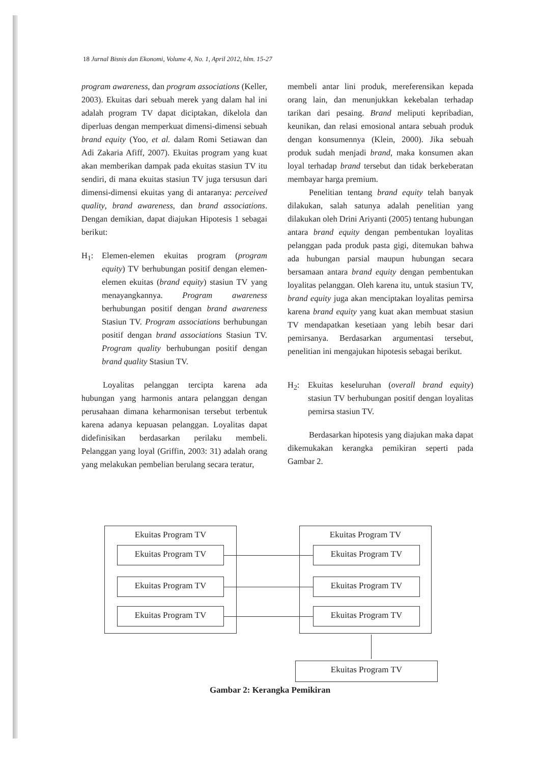18 Jurnal Bisnis dan Ekonomi, Volume 4, No. 1, April 2012, hlm. 15-27
program awareness, dan program associations (Keller, 2003). Ekuitas dari sebuah merek yang dalam hal ini adalah program TV dapat diciptakan, dikelola dan diperluas dengan memperkuat dimensi-dimensi sebuah brand equity (Yoo, et al. dalam Romi Setiawan dan Adi Zakaria Afiff, 2007). Ekuitas program yang kuat akan memberikan dampak pada ekuitas stasiun TV itu sendiri, di mana ekuitas stasiun TV juga tersusun dari dimensi-dimensi ekuitas yang di antaranya: perceived quality, brand awareness, dan brand associations. Dengan demikian, dapat diajukan Hipotesis 1 sebagai berikut:
H<sub>1</sub>: Elemen-elemen ekuitas program (program equity) TV berhubungan positif dengan elemen-elemen ekuitas (brand equity) stasiun TV yang menayangkannya. Program awareness berhubungan positif dengan brand awareness Stasiun TV. Program associations berhubungan positif dengan brand associations Stasiun TV. Program quality berhubungan positif dengan brand quality Stasiun TV.
Loyalitas pelanggan tercipta karena ada hubungan yang harmonis antara pelanggan dengan perusahaan dimana keharmonisan tersebut terbentuk karena adanya kepuasan pelanggan. Loyalitas dapat didefinisikan berdasarkan perilaku membeli. Pelanggan yang loyal (Griffin, 2003: 31) adalah orang yang melakukan pembelian berulang secara teratur,
membeli antar lini produk, mereferensikan kepada orang lain, dan menunjukkan kekebalan terhadap tarikan dari pesaing. Brand meliputi kepribadian, keunikan, dan relasi emosional antara sebuah produk dengan konsumennya (Klein, 2000). Jika sebuah produk sudah menjadi brand, maka konsumen akan loyal terhadap brand tersebut dan tidak berkeberatan membayar harga premium.
Penelitian tentang brand equity telah banyak dilakukan, salah satunya adalah penelitian yang dilakukan oleh Drini Ariyanti (2005) tentang hubungan antara brand equity dengan pembentukan loyalitas pelanggan pada produk pasta gigi, ditemukan bahwa ada hubungan parsial maupun hubungan secara bersamaan antara brand equity dengan pembentukan loyalitas pelanggan. Oleh karena itu, untuk stasiun TV, brand equity juga akan menciptakan loyalitas pemirsa karena brand equity yang kuat akan membuat stasiun TV mendapatkan kesetiaan yang lebih besar dari pemirsanya. Berdasarkan argumentasi tersebut, penelitian ini mengajukan hipotesis sebagai berikut.
H<sub>2</sub>: Ekuitas keseluruhan (overall brand equity) stasiun TV berhubungan positif dengan loyalitas pemirsa stasiun TV.
Berdasarkan hipotesis yang diajukan maka dapat dikemukakan kerangka pemikiran seperti pada Gambar 2.
Ekuitas Program TV
Ekuitas Program TV
Ekuitas Program TV
Ekuitas Program TV
Ekuitas Program TV
Ekuitas Program TV
Ekuitas Program TV
Ekuitas Program TV
Ekuitas Program TV
Gambar 2: Kerangka Pemikiran